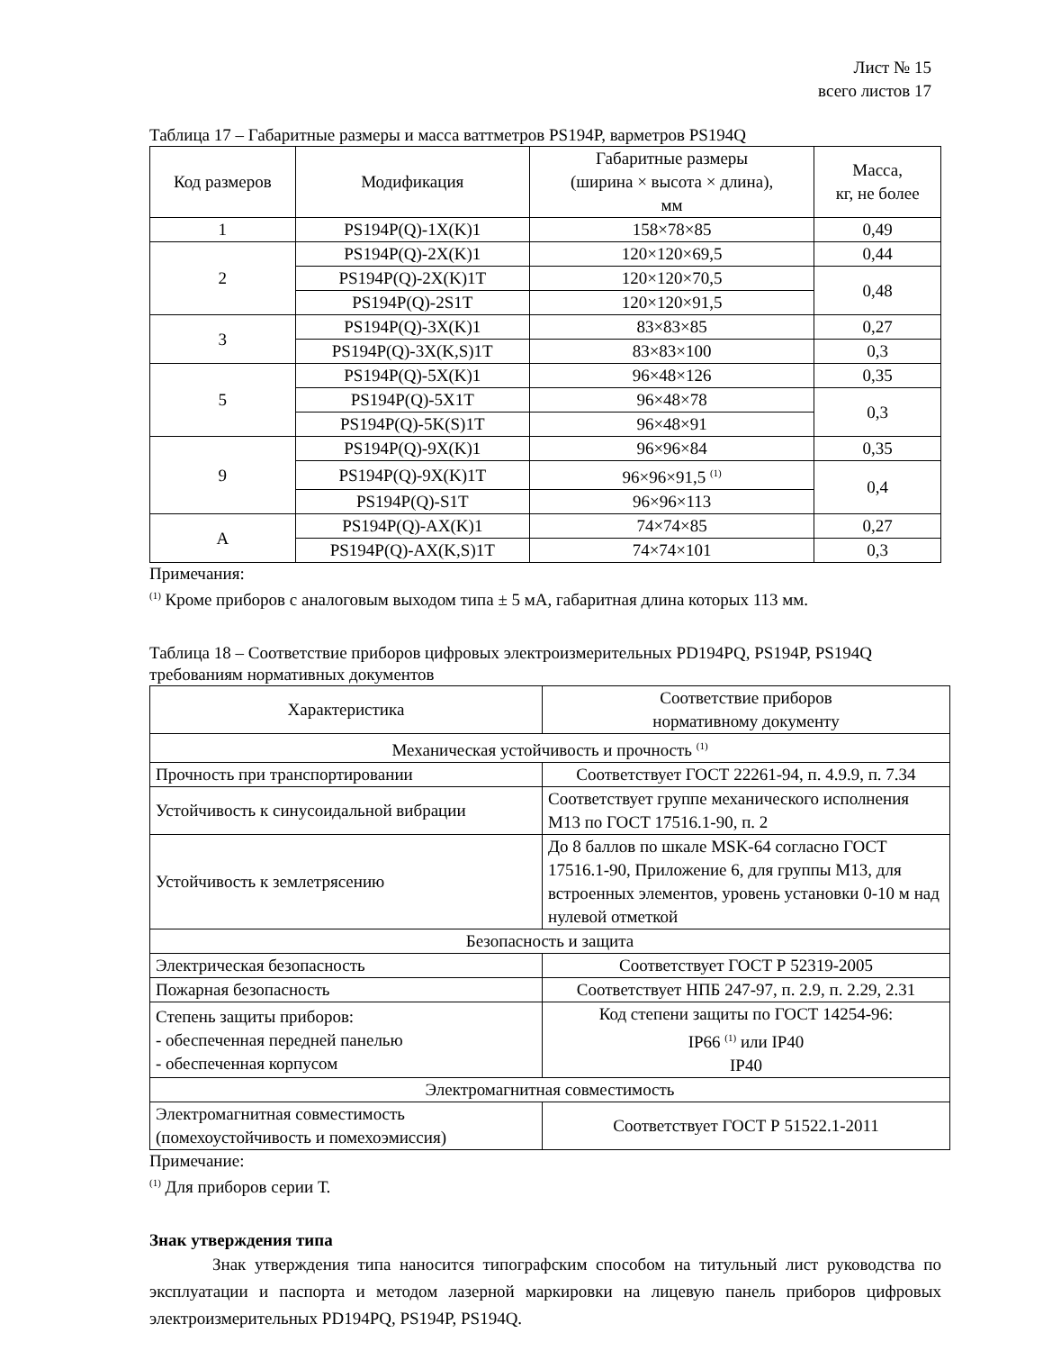Лист № 15
всего листов 17
Таблица 17 – Габаритные размеры и масса ваттметров PS194P, варметров PS194Q
| Код размеров | Модификация | Габаритные размеры (ширина × высота × длина), мм | Масса, кг, не более |
| --- | --- | --- | --- |
| 1 | PS194P(Q)-1X(K)1 | 158×78×85 | 0,49 |
| 2 | PS194P(Q)-2X(K)1 | 120×120×69,5 | 0,44 |
| | PS194P(Q)-2X(K)1T | 120×120×70,5 | 0,48 |
| | PS194P(Q)-2S1T | 120×120×91,5 | |
| 3 | PS194P(Q)-3X(K)1 | 83×83×85 | 0,27 |
| | PS194P(Q)-3X(K,S)1T | 83×83×100 | 0,3 |
| 5 | PS194P(Q)-5X(K)1 | 96×48×126 | 0,35 |
| | PS194P(Q)-5X1T | 96×48×78 | 0,3 |
| | PS194P(Q)-5K(S)1T | 96×48×91 | |
| 9 | PS194P(Q)-9X(K)1 | 96×96×84 | 0,35 |
| | PS194P(Q)-9X(K)1T | 96×96×91,5 <sup>(1)</sup> | 0,4 |
| | PS194P(Q)-S1T | 96×96×113 | |
| A | PS194P(Q)-AX(K)1 | 74×74×85 | 0,27 |
| | PS194P(Q)-AX(K,S)1T | 74×74×101 | 0,3 |
Примечания:
<sup>(1)</sup> Кроме приборов с аналоговым выходом типа ± 5 мА, габаритная длина которых 113 мм.
Таблица 18 – Соответствие приборов цифровых электроизмерительных PD194PQ, PS194P, PS194Q требованиям нормативных документов
| Характеристика | Соответствие приборов нормативному документу |
| --- | --- |
| Механическая устойчивость и прочность <sup>(1)</sup> | |
| Прочность при транспортировании | Соответствует ГОСТ 22261-94, п. 4.9.9, п. 7.34 |
| Устойчивость к синусоидальной вибрации | Соответствует группе механического исполнения М13 по ГОСТ 17516.1-90, п. 2 |
| Устойчивость к землетрясению | До 8 баллов по шкале MSK-64 согласно ГОСТ 17516.1-90, Приложение 6, для группы М13, для встроенных элементов, уровень установки 0-10 м над нулевой отметкой |
| Безопасность и защита | |
| Электрическая безопасность | Соответствует ГОСТ Р 52319-2005 |
| Пожарная безопасность | Соответствует НПБ 247-97, п. 2.9, п. 2.29, 2.31 |
| Степень защиты приборов: - обеспеченная передней панелью - обеспеченная корпусом | Код степени защиты по ГОСТ 14254-96: IP66 <sup>(1)</sup> или IP40 IP40 |
| Электромагнитная совместимость | |
| Электромагнитная совместимость (помехоустойчивость и помехоэмиссия) | Соответствует ГОСТ Р 51522.1-2011 |
Примечание:
<sup>(1)</sup> Для приборов серии Т.
Знак утверждения типа
Знак утверждения типа наносится типографским способом на титульный лист руководства по эксплуатации и паспорта и методом лазерной маркировки на лицевую панель приборов цифровых электроизмерительных PD194PQ, PS194P, PS194Q.